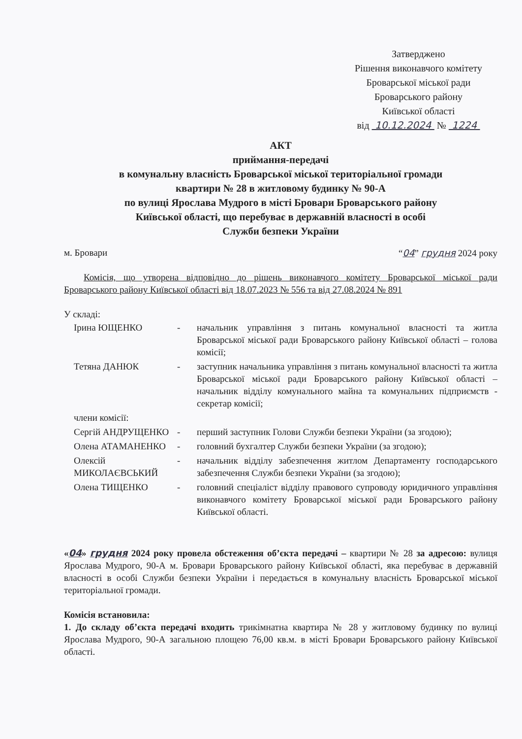Затверджено
Рішення виконавчого комітету
Броварської міської ради
Броварського району
Київської області
від 10.12.2024 № 1224
АКТ
приймання-передачі
в комунальну власність Броварської міської територіальної громади
квартири № 28 в житловому будинку № 90-А
по вулиці Ярослава Мудрого в місті Бровари Броварського району
Київської області, що перебуває в державній власності в особі
Служби безпеки України
м. Бровари “04” грудня 2024 року
Комісія, що утворена відповідно до рішень виконавчого комітету Броварської міської ради Броварського району Київської області від 18.07.2023 № 556 та від 27.08.2024 № 891
У складі:
| Ірина ЮЩЕНКО | - | начальник управління з питань комунальної власності та житла Броварської міської ради Броварського району Київської області – голова комісії; |
| Тетяна ДАНЮК | - | заступник начальника управління з питань комунальної власності та житла Броварської міської ради Броварського району Київської області – начальник відділу комунального майна та комунальних підприємств - секретар комісії; |
| члени комісії: | | |
| Сергій АНДРУЩЕНКО | - | перший заступник Голови Служби безпеки України (за згодою); |
| Олена АТАМАНЕНКО | - | головний бухгалтер Служби безпеки України (за згодою); |
| Олексій МИКОЛАЄВСЬКИЙ | - | начальник відділу забезпечення житлом Департаменту господарського забезпечення Служби безпеки України (за згодою); |
| Олена ТИЩЕНКО | - | головний спеціаліст відділу правового супроводу юридичного управління виконавчого комітету Броварської міської ради Броварського району Київської області. |
«04» грудня 2024 року провела обстеження об’єкта передачі – квартири № 28 за адресою: вулиця Ярослава Мудрого, 90-А м. Бровари Броварського району Київської області, яка перебуває в державній власності в особі Служби безпеки України і передається в комунальну власність Броварської міської територіальної громади.
Комісія встановила:
1. До складу об’єкта передачі входить трикімнатна квартира № 28 у житловому будинку по вулиці Ярослава Мудрого, 90-А загальною площею 76,00 кв.м. в місті Бровари Броварського району Київської області.